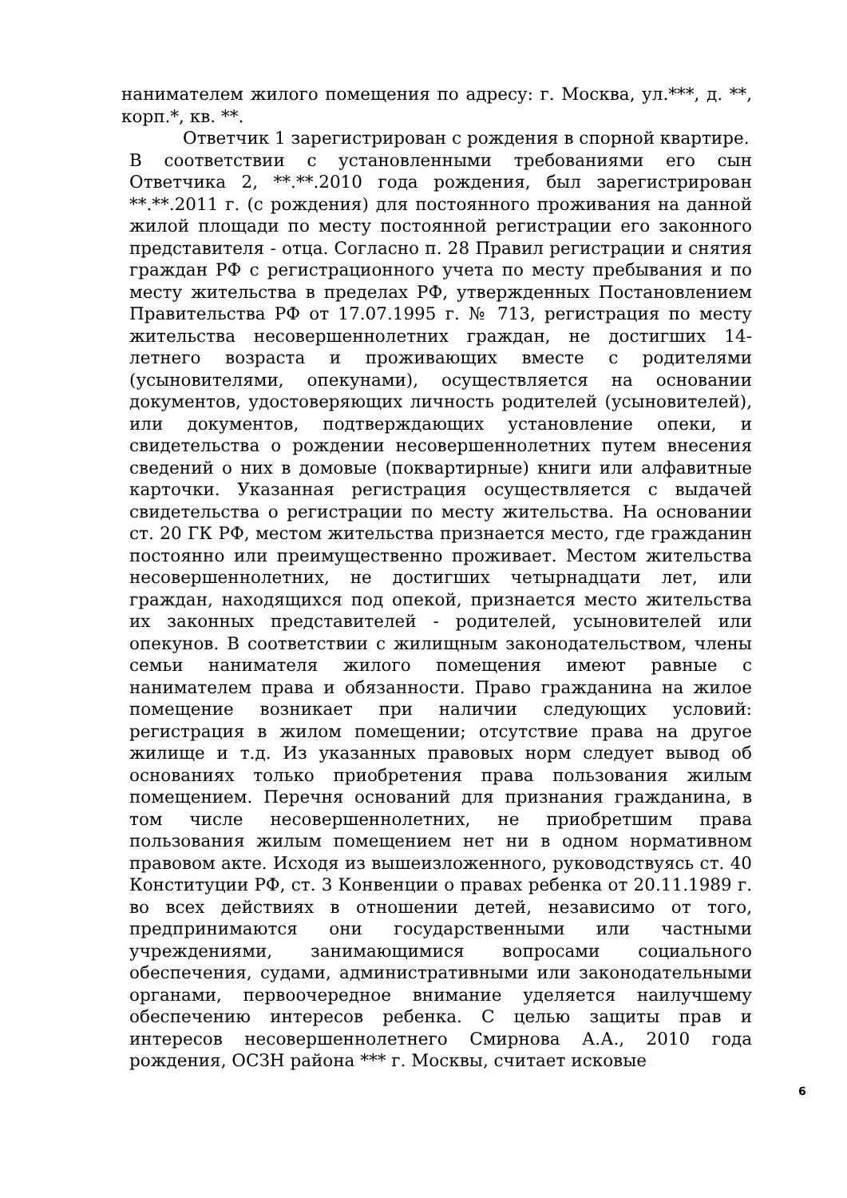нанимателем жилого помещения по адресу: г. Москва, ул.***, д. **, корп.*, кв. **.
Ответчик 1 зарегистрирован с рождения в спорной квартире.
В соответствии с установленными требованиями его сын Ответчика 2, **.**.2010 года рождения, был зарегистрирован **.**.2011 г. (с рождения) для постоянного проживания на данной жилой площади по месту постоянной регистрации его законного представителя - отца. Согласно п. 28 Правил регистрации и снятия граждан РФ с регистрационного учета по месту пребывания и по месту жительства в пределах РФ, утвержденных Постановлением Правительства РФ от 17.07.1995 г. № 713, регистрация по месту жительства несовершеннолетних граждан, не достигших 14-летнего возраста и проживающих вместе с родителями (усыновителями, опекунами), осуществляется на основании документов, удостоверяющих личность родителей (усыновителей), или документов, подтверждающих установление опеки, и свидетельства о рождении несовершеннолетних путем внесения сведений о них в домовые (поквартирные) книги или алфавитные карточки. Указанная регистрация осуществляется с выдачей свидетельства о регистрации по месту жительства. На основании ст. 20 ГК РФ, местом жительства признается место, где гражданин постоянно или преимущественно проживает. Местом жительства несовершеннолетних, не достигших четырнадцати лет, или граждан, находящихся под опекой, признается место жительства их законных представителей - родителей, усыновителей или опекунов. В соответствии с жилищным законодательством, члены семьи нанимателя жилого помещения имеют равные с нанимателем права и обязанности. Право гражданина на жилое помещение возникает при наличии следующих условий: регистрация в жилом помещении; отсутствие права на другое жилище и т.д. Из указанных правовых норм следует вывод об основаниях только приобретения права пользования жилым помещением. Перечня оснований для признания гражданина, в том числе несовершеннолетних, не приобретшим права пользования жилым помещением нет ни в одном нормативном правовом акте. Исходя из вышеизложенного, руководствуясь ст. 40 Конституции РФ, ст. 3 Конвенции о правах ребенка от 20.11.1989 г. во всех действиях в отношении детей, независимо от того, предпринимаются они государственными или частными учреждениями, занимающимися вопросами социального обеспечения, судами, административными или законодательными органами, первоочередное внимание уделяется наилучшему обеспечению интересов ребенка. С целью защиты прав и интересов несовершеннолетнего Смирнова А.А., 2010 года рождения, ОСЗН района *** г. Москвы, считает исковые
6